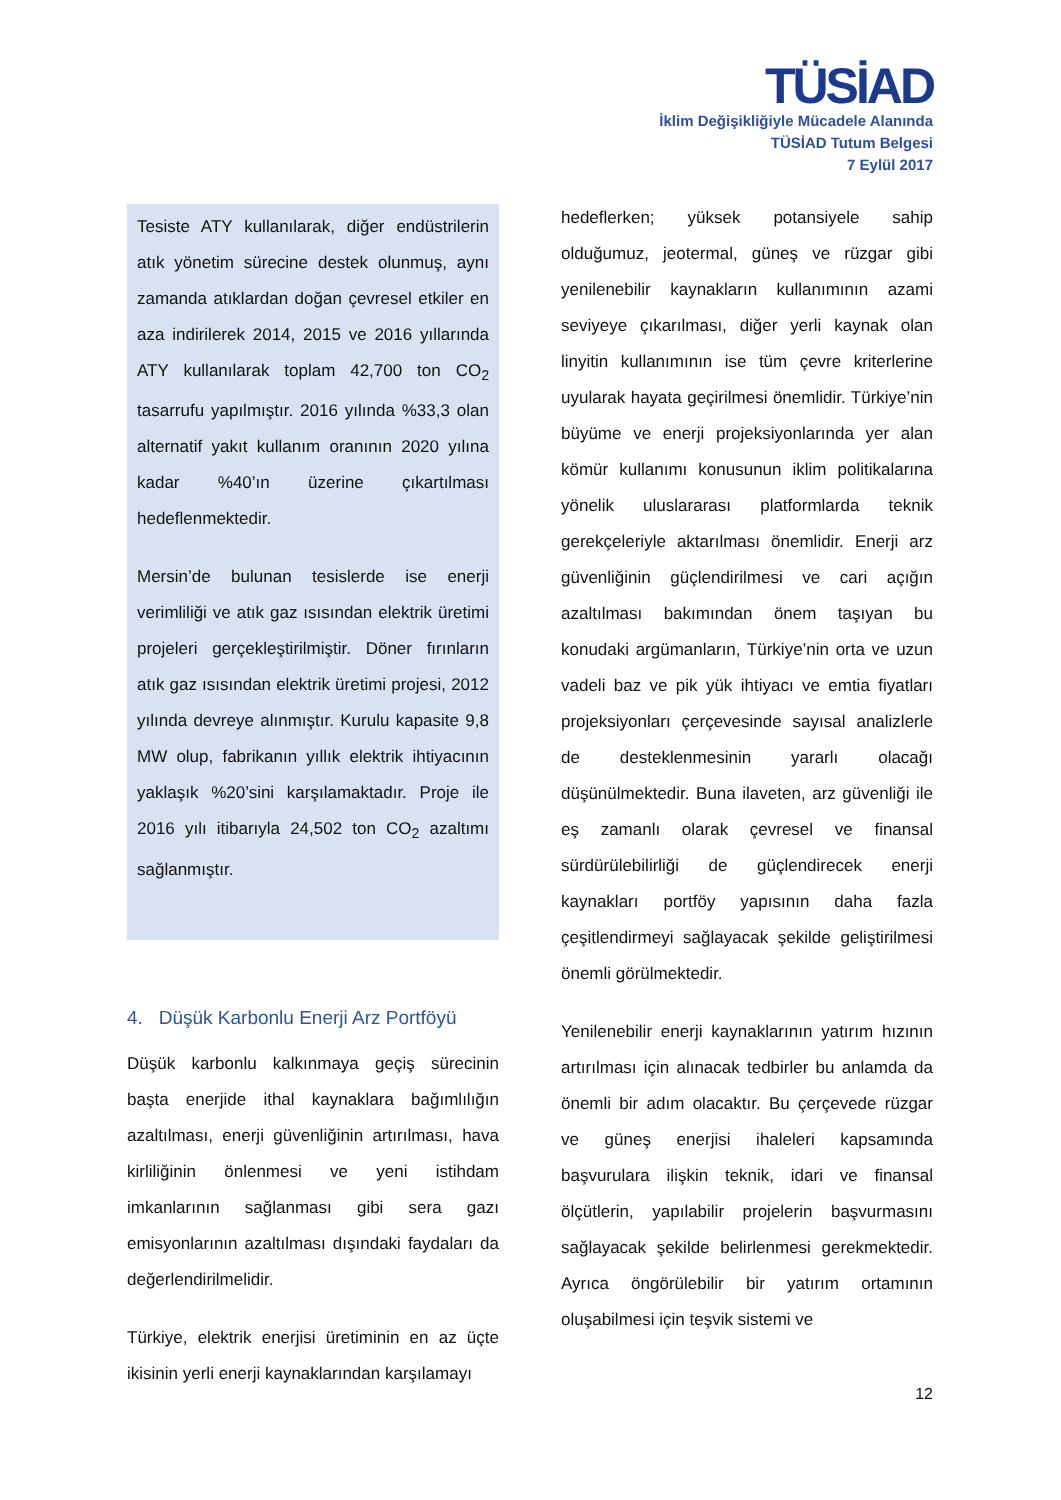TÜSİAD
İklim Değişikliğiyle Mücadele Alanında
TÜSİAD Tutum Belgesi
7 Eylül 2017
Tesiste ATY kullanılarak, diğer endüstrilerin atık yönetim sürecine destek olunmuş, aynı zamanda atıklardan doğan çevresel etkiler en aza indirilerek 2014, 2015 ve 2016 yıllarında ATY kullanılarak toplam 42,700 ton CO<sub>2</sub> tasarrufu yapılmıştır. 2016 yılında %33,3 olan alternatif yakıt kullanım oranının 2020 yılına kadar %40’ın üzerine çıkartılması hedeflenmektedir.
Mersin’de bulunan tesislerde ise enerji verimliliği ve atık gaz ısısından elektrik üretimi projeleri gerçekleştirilmiştir. Döner fırınların atık gaz ısısından elektrik üretimi projesi, 2012 yılında devreye alınmıştır. Kurulu kapasite 9,8 MW olup, fabrikanın yıllık elektrik ihtiyacının yaklaşık %20’sini karşılamaktadır. Proje ile 2016 yılı itibarıyla 24,502 ton CO<sub>2</sub> azaltımı sağlanmıştır.
4. Düşük Karbonlu Enerji Arz Portföyü
Düşük karbonlu kalkınmaya geçiş sürecinin başta enerjide ithal kaynaklara bağımlılığın azaltılması, enerji güvenliğinin artırılması, hava kirliliğinin önlenmesi ve yeni istihdam imkanlarının sağlanması gibi sera gazı emisyonlarının azaltılması dışındaki faydaları da değerlendirilmelidir.
Türkiye, elektrik enerjisi üretiminin en az üçte ikisinin yerli enerji kaynaklarından karşılamayı
hedeflerken; yüksek potansiyele sahip olduğumuz, jeotermal, güneş ve rüzgar gibi yenilenebilir kaynakların kullanımının azami seviyeye çıkarılması, diğer yerli kaynak olan linyitin kullanımının ise tüm çevre kriterlerine uyularak hayata geçirilmesi önemlidir. Türkiye’nin büyüme ve enerji projeksiyonlarında yer alan kömür kullanımı konusunun iklim politikalarına yönelik uluslararası platformlarda teknik gerekçeleriyle aktarılması önemlidir. Enerji arz güvenliğinin güçlendirilmesi ve cari açığın azaltılması bakımından önem taşıyan bu konudaki argümanların, Türkiye’nin orta ve uzun vadeli baz ve pik yük ihtiyacı ve emtia fiyatları projeksiyonları çerçevesinde sayısal analizlerle de desteklenmesinin yararlı olacağı düşünülmektedir. Buna ilaveten, arz güvenliği ile eş zamanlı olarak çevresel ve finansal sürdürülebilirliği de güçlendirecek enerji kaynakları portföy yapısının daha fazla çeşitlendirmeyi sağlayacak şekilde geliştirilmesi önemli görülmektedir.
Yenilenebilir enerji kaynaklarının yatırım hızının artırılması için alınacak tedbirler bu anlamda da önemli bir adım olacaktır. Bu çerçevede rüzgar ve güneş enerjisi ihaleleri kapsamında başvurulara ilişkin teknik, idari ve finansal ölçütlerin, yapılabilir projelerin başvurmasını sağlayacak şekilde belirlenmesi gerekmektedir. Ayrıca öngörülebilir bir yatırım ortamının oluşabilmesi için teşvik sistemi ve
12